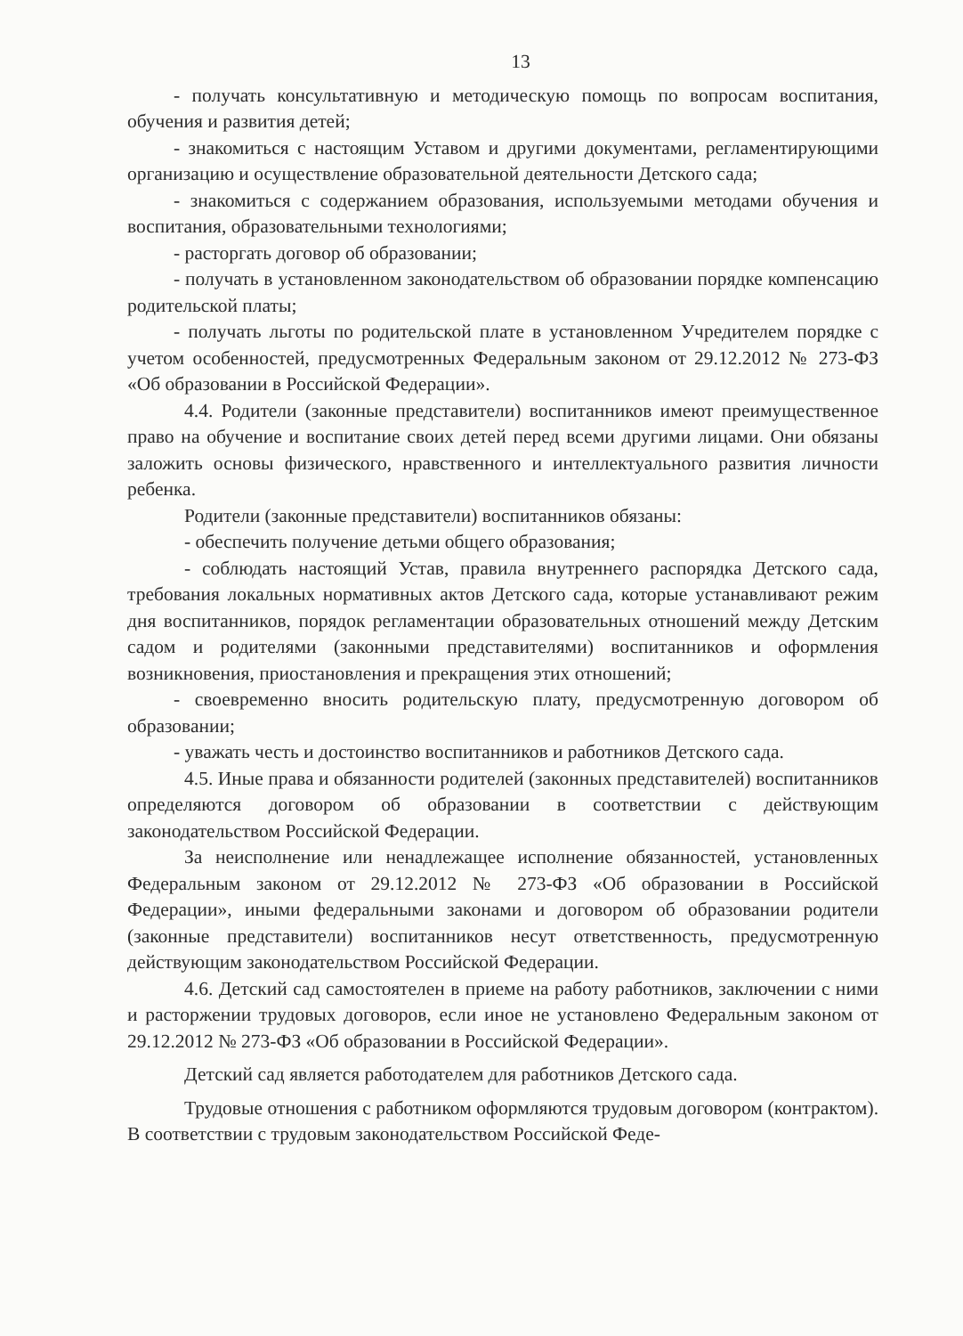13
- получать консультативную и методическую помощь по вопросам воспитания, обучения и развития детей;
- знакомиться с настоящим Уставом и другими документами, регламентирующими организацию и осуществление образовательной деятельности Детского сада;
- знакомиться с содержанием образования, используемыми методами обучения и воспитания, образовательными технологиями;
- расторгать договор об образовании;
- получать в установленном законодательством об образовании порядке компенсацию родительской платы;
- получать льготы по родительской плате в установленном Учредителем порядке с учетом особенностей, предусмотренных Федеральным законом от 29.12.2012 № 273-ФЗ «Об образовании в Российской Федерации».
4.4. Родители (законные представители) воспитанников имеют преимущественное право на обучение и воспитание своих детей перед всеми другими лицами. Они обязаны заложить основы физического, нравственного и интеллектуального развития личности ребенка.
Родители (законные представители) воспитанников обязаны:
- обеспечить получение детьми общего образования;
- соблюдать настоящий Устав, правила внутреннего распорядка Детского сада, требования локальных нормативных актов Детского сада, которые устанавливают режим дня воспитанников, порядок регламентации образовательных отношений между Детским садом и родителями (законными представителями) воспитанников и оформления возникновения, приостановления и прекращения этих отношений;
- своевременно вносить родительскую плату, предусмотренную договором об образовании;
- уважать честь и достоинство воспитанников и работников Детского сада.
4.5. Иные права и обязанности родителей (законных представителей) воспитанников определяются договором об образовании в соответствии с действующим законодательством Российской Федерации.
За неисполнение или ненадлежащее исполнение обязанностей, установленных Федеральным законом от 29.12.2012 № 273-ФЗ «Об образовании в Российской Федерации», иными федеральными законами и договором об образовании родители (законные представители) воспитанников несут ответственность, предусмотренную действующим законодательством Российской Федерации.
4.6. Детский сад самостоятелен в приеме на работу работников, заключении с ними и расторжении трудовых договоров, если иное не установлено Федеральным законом от 29.12.2012 № 273-ФЗ «Об образовании в Российской Федерации».
Детский сад является работодателем для работников Детского сада.
Трудовые отношения с работником оформляются трудовым договором (контрактом). В соответствии с трудовым законодательством Российской Феде-